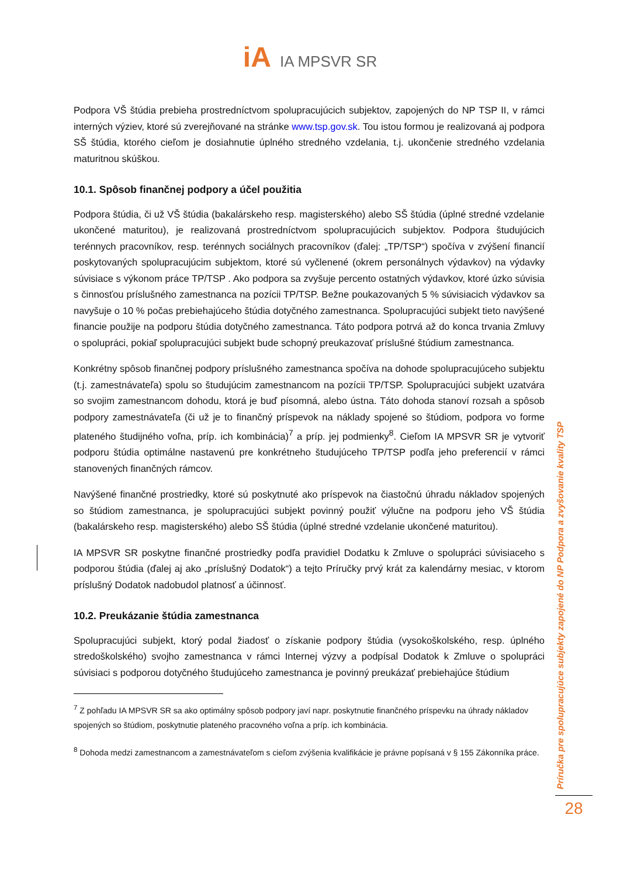iA IA MPSVR SR
Podpora VŠ štúdia prebieha prostredníctvom spolupracujúcich subjektov, zapojených do NP TSP II, v rámci interných výziev, ktoré sú zverejňované na stránke www.tsp.gov.sk. Tou istou formou je realizovaná aj podpora SŠ štúdia, ktorého cieľom je dosiahnutie úplného stredného vzdelania, t.j. ukončenie stredného vzdelania maturitnou skúškou.
10.1. Spôsob finančnej podpory a účel použitia
Podpora štúdia, či už VŠ štúdia (bakalárskeho resp. magisterského) alebo SŠ štúdia (úplné stredné vzdelanie ukončené maturitou), je realizovaná prostredníctvom spolupracujúcich subjektov. Podpora študujúcich terénnych pracovníkov, resp. terénnych sociálnych pracovníkov (ďalej: „TP/TSP“) spočíva v zvýšení financií poskytovaných spolupracujúcim subjektom, ktoré sú vyčlenené (okrem personálnych výdavkov) na výdavky súvisiace s výkonom práce TP/TSP . Ako podpora sa zvyšuje percento ostatných výdavkov, ktoré úzko súvisia s činnosťou príslušného zamestnanca na pozícii TP/TSP. Bežne poukazovaných 5 % súvisiacich výdavkov sa navyšuje o 10 % počas prebiehajúceho štúdia dotyčného zamestnanca. Spolupracujúci subjekt tieto navýšené financie použije na podporu štúdia dotyčného zamestnanca. Táto podpora potrvá až do konca trvania Zmluvy o spolupráci, pokiaľ spolupracujúci subjekt bude schopný preukazovať príslušné štúdium zamestnanca.
Konkrétny spôsob finančnej podpory príslušného zamestnanca spočíva na dohode spolupracujúceho subjektu (t.j. zamestnávateľa) spolu so študujúcim zamestnancom na pozícii TP/TSP. Spolupracujúci subjekt uzatvára so svojim zamestnancom dohodu, ktorá je buď písomná, alebo ústna. Táto dohoda stanoví rozsah a spôsob podpory zamestnávateľa (či už je to finančný príspevok na náklady spojené so štúdiom, podpora vo forme plateného študijného voľna, príp. ich kombinácia)<sup>7</sup> a príp. jej podmienky<sup>8</sup>. Cieľom IA MPSVR SR je vytvoriť podporu štúdia optimálne nastavenú pre konkrétneho študujúceho TP/TSP podľa jeho preferencií v rámci stanovených finančných rámcov.
Navýšené finančné prostriedky, ktoré sú poskytnuté ako príspevok na čiastočnú úhradu nákladov spojených so štúdiom zamestnanca, je spolupracujúci subjekt povinný použiť výlučne na podporu jeho VŠ štúdia (bakalárskeho resp. magisterského) alebo SŠ štúdia (úplné stredné vzdelanie ukončené maturitou).
IA MPSVR SR poskytne finančné prostriedky podľa pravidiel Dodatku k Zmluve o spolupráci súvisiaceho s podporou štúdia (ďalej aj ako „príslušný Dodatok“) a tejto Príručky prvý krát za kalendárny mesiac, v ktorom príslušný Dodatok nadobudol platnosť a účinnosť.
10.2. Preukázanie štúdia zamestnanca
Spolupracujúci subjekt, ktorý podal žiadosť o získanie podpory štúdia (vysokoškolského, resp. úplného stredoškolského) svojho zamestnanca v rámci Internej výzvy a podpísal Dodatok k Zmluve o spolupráci súvisiaci s podporou dotyčného študujúceho zamestnanca je povinný preukázať prebiehajúce štúdium
<sup>7</sup> Z pohľadu IA MPSVR SR sa ako optimálny spôsob podpory javí napr. poskytnutie finančného príspevku na úhrady nákladov spojených so štúdiom, poskytnutie plateného pracovného voľna a príp. ich kombinácia.
<sup>8</sup> Dohoda medzi zamestnancom a zamestnávateľom s cieľom zvýšenia kvalifikácie je právne popísaná v § 155 Zákonníka práce.
Príručka pre spolupracujúce subjekty zapojené do NP Podpora a zvyšovanie kvality TSP
28